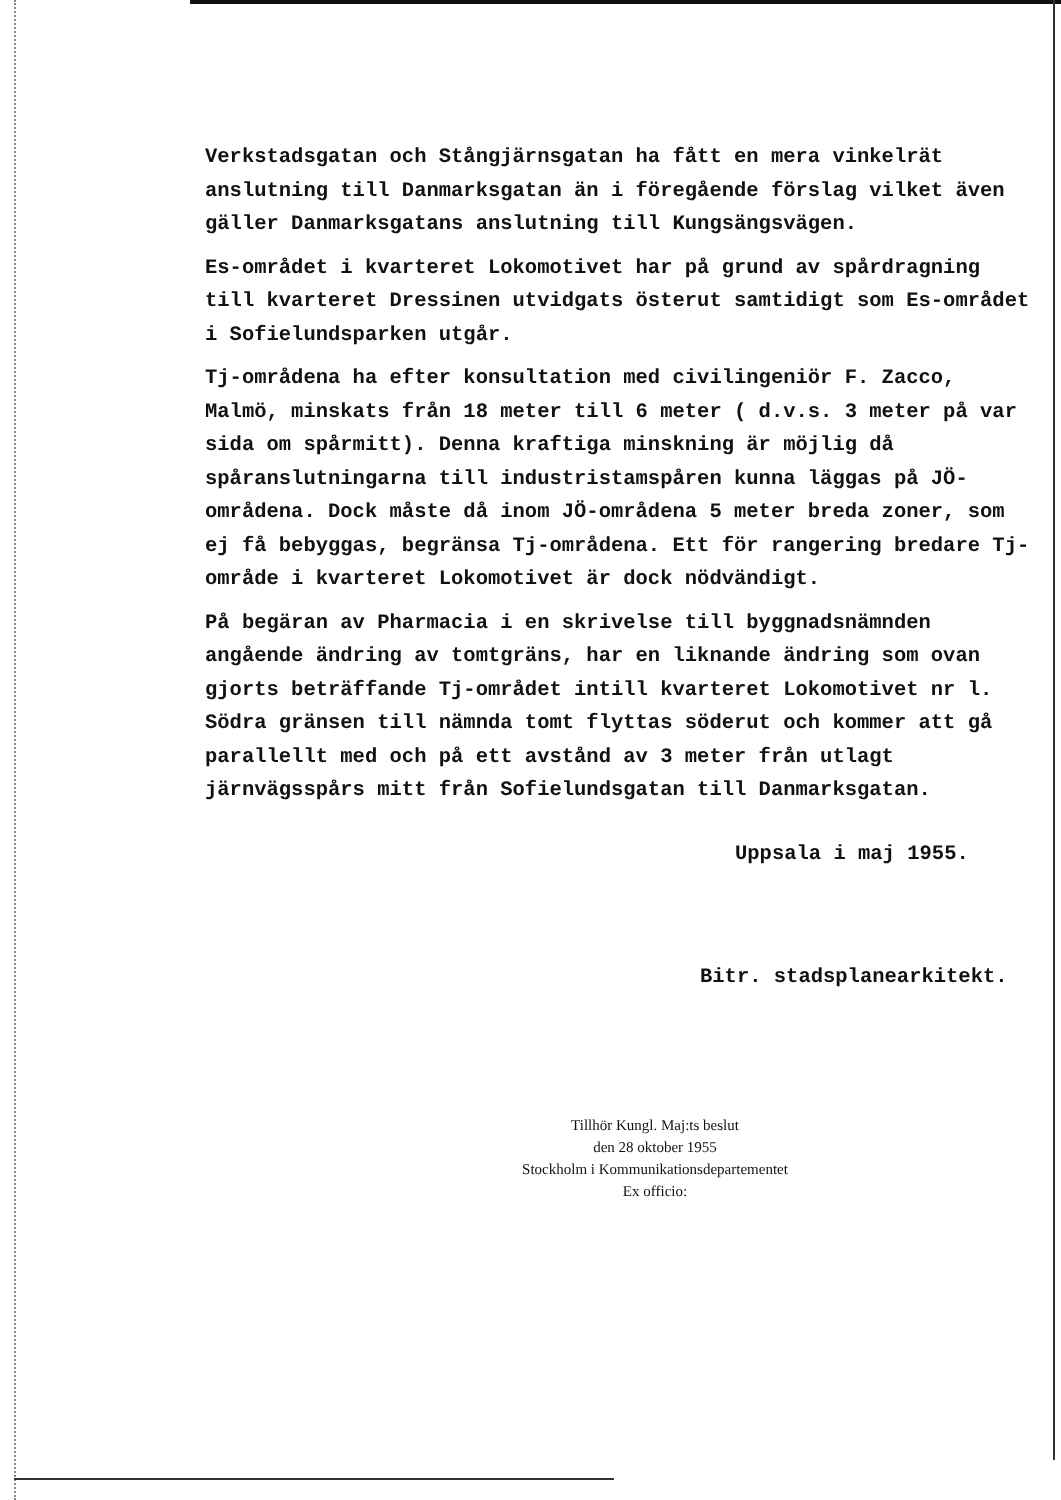Verkstadsgatan och Stångjärnsgatan ha fått en mera vinkelrät anslutning till Danmarksgatan än i föregående förslag vilket även gäller Danmarksgatans anslutning till Kungsängsvägen.
Es-området i kvarteret Lokomotivet har på grund av spårdragning till kvarteret Dressinen utvidgats österut samtidigt som Es-området i Sofielundsparken utgår.
Tj-områdena ha efter konsultation med civilingeniör F. Zacco, Malmö, minskats från 18 meter till 6 meter ( d.v.s. 3 meter på var sida om spårmitt). Denna kraftiga minskning är möjlig då spåranslutningarna till industristamspåren kunna läggas på JÖ-områdena. Dock måste då inom JÖ-områdena 5 meter breda zoner, som ej få bebyggas, begränsa Tj-områdena. Ett för rangering bredare Tj-område i kvarteret Lokomotivet är dock nödvändigt.
På begäran av Pharmacia i en skrivelse till byggnadsnämnden angående ändring av tomtgräns, har en liknande ändring som ovan gjorts beträffande Tj-området intill kvarteret Lokomotivet nr l. Södra gränsen till nämnda tomt flyttas söderut och kommer att gå parallellt med och på ett avstånd av 3 meter från utlagt järnvägsspårs mitt från Sofielundsgatan till Danmarksgatan.
Uppsala i maj 1955.
Bitr. stadsplanearkitekt.
Tillhör Kungl. Maj:ts beslut
den 28 oktober 1955
Stockholm i Kommunikationsdepartementet
Ex officio: